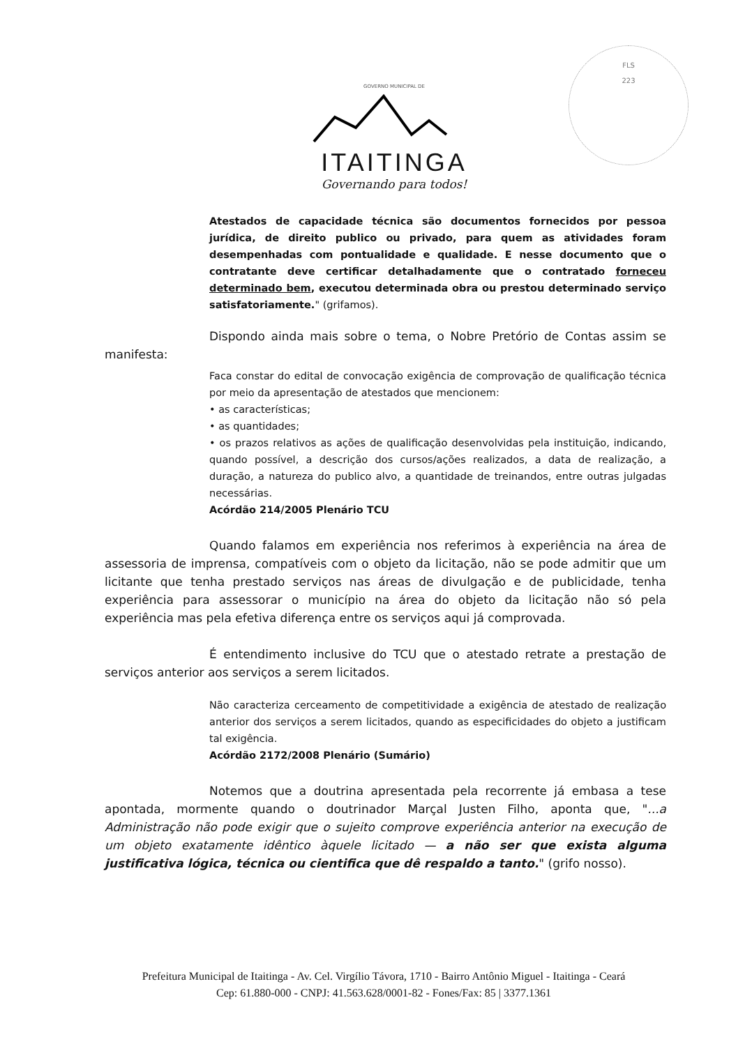GOVERNO MUNICIPAL DE
ITAITINGA
Governando para todos!
FLS
223
Atestados de capacidade técnica são documentos fornecidos por pessoa jurídica, de direito publico ou privado, para quem as atividades foram desempenhadas com pontualidade e qualidade. E nesse documento que o contratante deve certificar detalhadamente que o contratado forneceu determinado bem, executou determinada obra ou prestou determinado serviço satisfatoriamente." (grifamos).
Dispondo ainda mais sobre o tema, o Nobre Pretório de Contas assim se manifesta:
Faca constar do edital de convocação exigência de comprovação de qualificação técnica por meio da apresentação de atestados que mencionem:
• as características;
• as quantidades;
• os prazos relativos as ações de qualificação desenvolvidas pela instituição, indicando, quando possível, a descrição dos cursos/ações realizados, a data de realização, a duração, a natureza do publico alvo, a quantidade de treinandos, entre outras julgadas necessárias.
Acórdão 214/2005 Plenário TCU
Quando falamos em experiência nos referimos à experiência na área de assessoria de imprensa, compatíveis com o objeto da licitação, não se pode admitir que um licitante que tenha prestado serviços nas áreas de divulgação e de publicidade, tenha experiência para assessorar o município na área do objeto da licitação não só pela experiência mas pela efetiva diferença entre os serviços aqui já comprovada.
É entendimento inclusive do TCU que o atestado retrate a prestação de serviços anterior aos serviços a serem licitados.
Não caracteriza cerceamento de competitividade a exigência de atestado de realização anterior dos serviços a serem licitados, quando as especificidades do objeto a justificam tal exigência.
Acórdão 2172/2008 Plenário (Sumário)
Notemos que a doutrina apresentada pela recorrente já embasa a tese apontada, mormente quando o doutrinador Marçal Justen Filho, aponta que, "...a Administração não pode exigir que o sujeito comprove experiência anterior na execução de um objeto exatamente idêntico àquele licitado — a não ser que exista alguma justificativa lógica, técnica ou cientifica que dê respaldo a tanto." (grifo nosso).
Prefeitura Municipal de Itaitinga - Av. Cel. Virgílio Távora, 1710 - Bairro Antônio Miguel - Itaitinga - Ceará
Cep: 61.880-000 - CNPJ: 41.563.628/0001-82 - Fones/Fax: 85 | 3377.1361